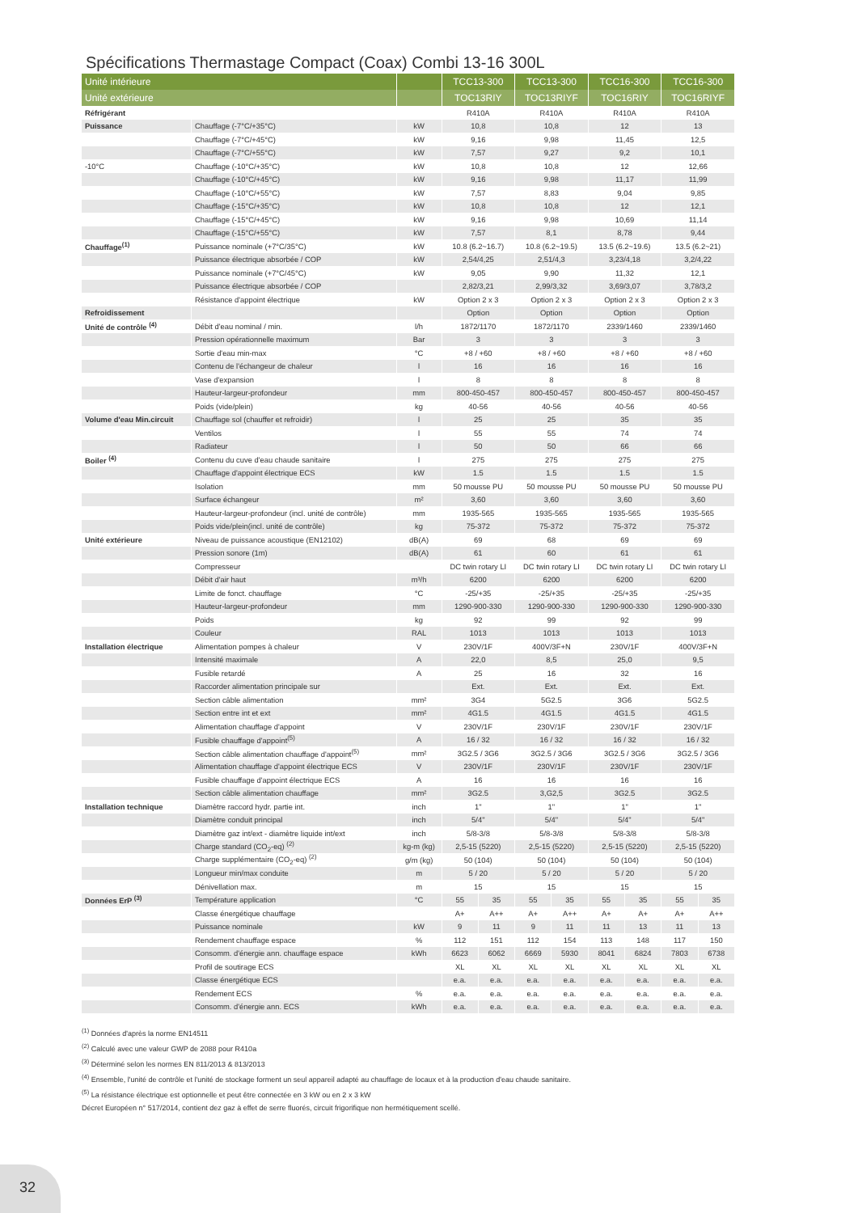Spécifications Thermastage Compact (Coax) Combi 13-16 300L
| Unité intérieure | | | TCC13-300 | | TCC13-300 | | TCC16-300 | | TCC16-300 | |
| --- | --- | --- | --- | --- | --- | --- | --- | --- | --- | --- |
| Unité extérieure | | | TOC13RIY | | TOC13RIYF | | TOC16RIY | | TOC16RIYF | |
| Réfrigérant | | | R410A | | R410A | | R410A | | R410A | |
| Puissance | Chauffage (-7°C/+35°C) | kW | 10,8 | | 10,8 | | 12 | | 13 | |
| | Chauffage (-7°C/+45°C) | kW | 9,16 | | 9,98 | | 11,45 | | 12,5 | |
| | Chauffage (-7°C/+55°C) | kW | 7,57 | | 9,27 | | 9,2 | | 10,1 | |
| -10°C | Chauffage (-10°C/+35°C) | kW | 10,8 | | 10,8 | | 12 | | 12,66 | |
| | Chauffage (-10°C/+45°C) | kW | 9,16 | | 9,98 | | 11,17 | | 11,99 | |
| | Chauffage (-10°C/+55°C) | kW | 7,57 | | 8,83 | | 9,04 | | 9,85 | |
| | Chauffage (-15°C/+35°C) | kW | 10,8 | | 10,8 | | 12 | | 12,1 | |
| | Chauffage (-15°C/+45°C) | kW | 9,16 | | 9,98 | | 10,69 | | 11,14 | |
| | Chauffage (-15°C/+55°C) | kW | 7,57 | | 8,1 | | 8,78 | | 9,44 | |
| Chauffage<sup>(1)</sup> | Puissance nominale (+7°C/35°C) | kW | 10.8 (6.2~16.7) | | 10.8 (6.2~19.5) | | 13.5 (6.2~19.6) | | 13.5 (6.2~21) | |
| | Puissance électrique absorbée / COP | kW | 2,54/4,25 | | 2,51/4,3 | | 3,23/4,18 | | 3,2/4,22 | |
| | Puissance nominale (+7°C/45°C) | kW | 9,05 | | 9,90 | | 11,32 | | 12,1 | |
| | Puissance électrique absorbée / COP | | 2,82/3,21 | | 2,99/3,32 | | 3,69/3,07 | | 3,78/3,2 | |
| | Résistance d'appoint électrique | kW | Option 2 x 3 | | Option 2 x 3 | | Option 2 x 3 | | Option 2 x 3 | |
| Refroidissement | | | Option | | Option | | Option | | Option | |
| Unité de contrôle <sup>(4)</sup> | Débit d'eau nominal / min. | l/h | 1872/1170 | | 1872/1170 | | 2339/1460 | | 2339/1460 | |
| | Pression opérationnelle maximum | Bar | 3 | | 3 | | 3 | | 3 | |
| | Sortie d'eau min-max | °C | +8 / +60 | | +8 / +60 | | +8 / +60 | | +8 / +60 | |
| | Contenu de l'échangeur de chaleur | l | 16 | | 16 | | 16 | | 16 | |
| | Vase d'expansion | l | 8 | | 8 | | 8 | | 8 | |
| | Hauteur-largeur-profondeur | mm | 800-450-457 | | 800-450-457 | | 800-450-457 | | 800-450-457 | |
| | Poids (vide/plein) | kg | 40-56 | | 40-56 | | 40-56 | | 40-56 | |
| Volume d'eau Min.circuit | Chauffage sol (chauffer et refroidir) | l | 25 | | 25 | | 35 | | 35 | |
| | Ventilos | l | 55 | | 55 | | 74 | | 74 | |
| | Radiateur | l | 50 | | 50 | | 66 | | 66 | |
| Boiler <sup>(4)</sup> | Contenu du cuve d'eau chaude sanitaire | l | 275 | | 275 | | 275 | | 275 | |
| | Chauffage d'appoint électrique ECS | kW | 1.5 | | 1.5 | | 1.5 | | 1.5 | |
| | Isolation | mm | 50 mousse PU | | 50 mousse PU | | 50 mousse PU | | 50 mousse PU | |
| | Surface échangeur | m² | 3,60 | | 3,60 | | 3,60 | | 3,60 | |
| | Hauteur-largeur-profondeur (incl. unité de contrôle) | mm | 1935-565 | | 1935-565 | | 1935-565 | | 1935-565 | |
| | Poids vide/plein(incl. unité de contrôle) | kg | 75-372 | | 75-372 | | 75-372 | | 75-372 | |
| Unité extérieure | Niveau de puissance acoustique (EN12102) | dB(A) | 69 | | 68 | | 69 | | 69 | |
| | Pression sonore (1m) | dB(A) | 61 | | 60 | | 61 | | 61 | |
| | Compresseur | | DC twin rotary LI | | DC twin rotary LI | | DC twin rotary LI | | DC twin rotary LI | |
| | Débit d'air haut | m³/h | 6200 | | 6200 | | 6200 | | 6200 | |
| | Limite de fonct. chauffage | °C | -25/+35 | | -25/+35 | | -25/+35 | | -25/+35 | |
| | Hauteur-largeur-profondeur | mm | 1290-900-330 | | 1290-900-330 | | 1290-900-330 | | 1290-900-330 | |
| | Poids | kg | 92 | | 99 | | 92 | | 99 | |
| | Couleur | RAL | 1013 | | 1013 | | 1013 | | 1013 | |
| Installation électrique | Alimentation pompes à chaleur | V | 230V/1F | | 400V/3F+N | | 230V/1F | | 400V/3F+N | |
| | Intensité maximale | A | 22,0 | | 8,5 | | 25,0 | | 9,5 | |
| | Fusible retardé | A | 25 | | 16 | | 32 | | 16 | |
| | Raccorder alimentation principale sur | | Ext. | | Ext. | | Ext. | | Ext. | |
| | Section câble alimentation | mm² | 3G4 | | 5G2.5 | | 3G6 | | 5G2.5 | |
| | Section entre int et ext | mm² | 4G1.5 | | 4G1.5 | | 4G1.5 | | 4G1.5 | |
| | Alimentation chauffage d'appoint | V | 230V/1F | | 230V/1F | | 230V/1F | | 230V/1F | |
| | Fusible chauffage d'appoint<sup>(5)</sup> | A | 16 / 32 | | 16 / 32 | | 16 / 32 | | 16 / 32 | |
| | Section câble alimentation chauffage d'appoint<sup>(5)</sup> | mm² | 3G2.5 / 3G6 | | 3G2.5 / 3G6 | | 3G2.5 / 3G6 | | 3G2.5 / 3G6 | |
| | Alimentation chauffage d'appoint électrique ECS | V | 230V/1F | | 230V/1F | | 230V/1F | | 230V/1F | |
| | Fusible chauffage d'appoint électrique ECS | A | 16 | | 16 | | 16 | | 16 | |
| | Section câble alimentation chauffage | mm² | 3G2.5 | | 3,G2,5 | | 3G2.5 | | 3G2.5 | |
| Installation technique | Diamètre raccord hydr. partie int. | inch | 1" | | 1" | | 1" | | 1" | |
| | Diamètre conduit principal | inch | 5/4" | | 5/4" | | 5/4" | | 5/4" | |
| | Diamètre gaz int/ext - diamètre liquide int/ext | inch | 5/8-3/8 | | 5/8-3/8 | | 5/8-3/8 | | 5/8-3/8 | |
| | Charge standard (CO<sub>2</sub>-eq) <sup>(2)</sup> | kg-m (kg) | 2,5-15 (5220) | | 2,5-15 (5220) | | 2,5-15 (5220) | | 2,5-15 (5220) | |
| | Charge supplémentaire (CO<sub>2</sub>-eq) <sup>(2)</sup> | g/m (kg) | 50 (104) | | 50 (104) | | 50 (104) | | 50 (104) | |
| | Longueur min/max conduite | m | 5 / 20 | | 5 / 20 | | 5 / 20 | | 5 / 20 | |
| | Dénivellation max. | m | 15 | | 15 | | 15 | | 15 | |
| Données ErP <sup>(3)</sup> | Température application | °C | 55 | 35 | 55 | 35 | 55 | 35 | 55 | 35 |
| | Classe énergétique chauffage | | A+ | A++ | A+ | A++ | A+ | A+ | A+ | A++ |
| | Puissance nominale | kW | 9 | 11 | 9 | 11 | 11 | 13 | 11 | 13 |
| | Rendement chauffage espace | % | 112 | 151 | 112 | 154 | 113 | 148 | 117 | 150 |
| | Consomm. d'énergie ann. chauffage espace | kWh | 6623 | 6062 | 6669 | 5930 | 8041 | 6824 | 7803 | 6738 |
| | Profil de soutirage ECS | | XL | XL | XL | XL | XL | XL | XL | XL |
| | Classe énergétique ECS | | e.a. | e.a. | e.a. | e.a. | e.a. | e.a. | e.a. | e.a. |
| | Rendement ECS | % | e.a. | e.a. | e.a. | e.a. | e.a. | e.a. | e.a. | e.a. |
| | Consomm. d'énergie ann. ECS | kWh | e.a. | e.a. | e.a. | e.a. | e.a. | e.a. | e.a. | e.a. |
<sup>(1)</sup> Données d'après la norme EN14511
<sup>(2)</sup> Calculé avec une valeur GWP de 2088 pour R410a
<sup>(3)</sup> Déterminé selon les normes EN 811/2013 & 813/2013
<sup>(4)</sup> Ensemble, l'unité de contrôle et l'unité de stockage forment un seul appareil adapté au chauffage de locaux et à la production d'eau chaude sanitaire.
<sup>(5)</sup> La résistance électrique est optionnelle et peut être connectée en 3 kW ou en 2 x 3 kW
Décret Européen n° 517/2014, contient dez gaz à effet de serre fluorés, circuit frigorifique non hermétiquement scellé.
32